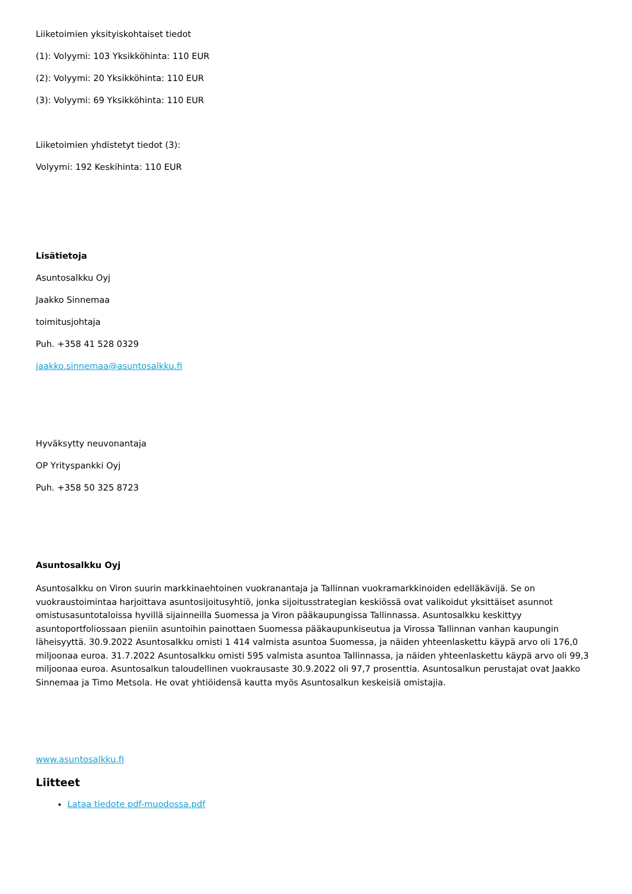Liiketoimien yksityiskohtaiset tiedot
(1): Volyymi: 103 Yksikköhinta: 110 EUR
(2): Volyymi: 20 Yksikköhinta: 110 EUR
(3): Volyymi: 69 Yksikköhinta: 110 EUR
Liiketoimien yhdistetyt tiedot (3):
Volyymi: 192 Keskihinta: 110 EUR
Lisätietoja
Asuntosalkku Oyj
Jaakko Sinnemaa
toimitusjohtaja
Puh. +358 41 528 0329
jaakko.sinnemaa@asuntosalkku.fi
Hyväksytty neuvonantaja
OP Yrityspankki Oyj
Puh. +358 50 325 8723
Asuntosalkku Oyj
Asuntosalkku on Viron suurin markkinaehtoinen vuokranantaja ja Tallinnan vuokramarkkinoiden edelläkävijä. Se on vuokraustoimintaa harjoittava asuntosijoitusyhtiö, jonka sijoitusstrategian keskiössä ovat valikoidut yksittäiset asunnot omistusasuntotaloissa hyvillä sijainneilla Suomessa ja Viron pääkaupungissa Tallinnassa. Asuntosalkku keskittyy asuntoportfoliossaan pieniin asuntoihin painottaen Suomessa pääkaupunkiseutua ja Virossa Tallinnan vanhan kaupungin läheisyyttä. 30.9.2022 Asuntosalkku omisti 1 414 valmista asuntoa Suomessa, ja näiden yhteenlaskettu käypä arvo oli 176,0 miljoonaa euroa. 31.7.2022 Asuntosalkku omisti 595 valmista asuntoa Tallinnassa, ja näiden yhteenlaskettu käypä arvo oli 99,3 miljoonaa euroa. Asuntosalkun taloudellinen vuokrausaste 30.9.2022 oli 97,7 prosenttia. Asuntosalkun perustajat ovat Jaakko Sinnemaa ja Timo Metsola. He ovat yhtiöidensä kautta myös Asuntosalkun keskeisiä omistajia.
www.asuntosalkku.fi
Liitteet
Lataa tiedote pdf-muodossa.pdf